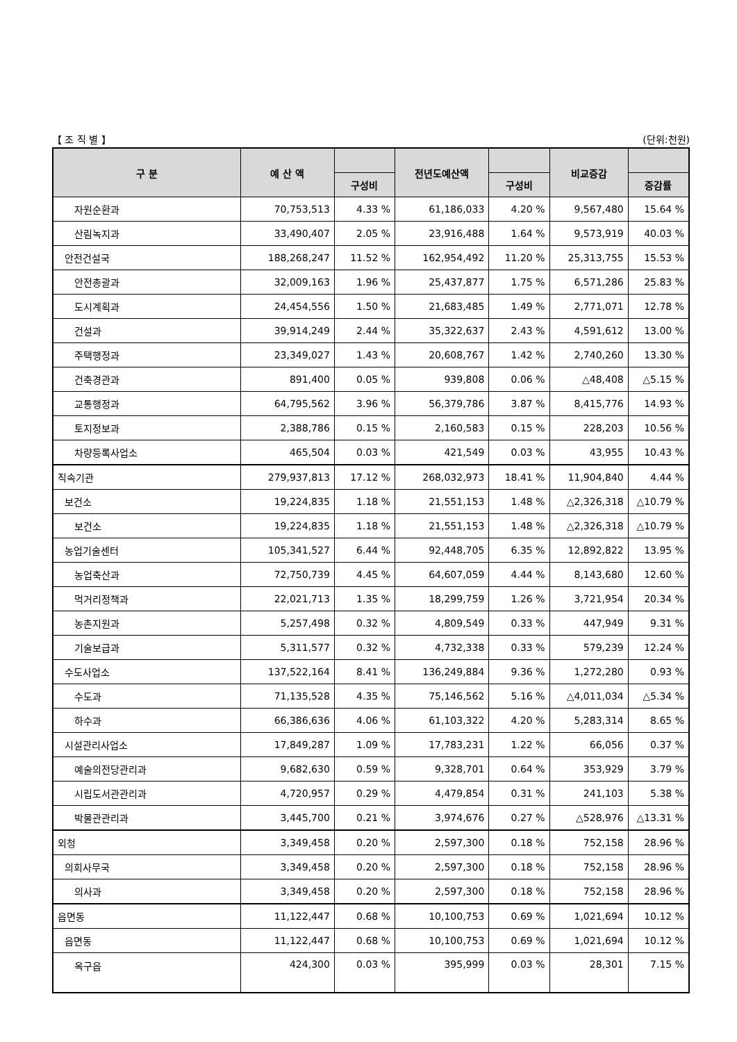【 조 직 별 】 (단위:천원)
| 구 분 | 예 산 액 | | 전년도예산액 | | 비교증감 | |
| --- | --- | --- | --- | --- | --- | --- |
| | | 구성비 | | 구성비 | | 증감률 |
| 자원순환과 | 70,753,513 | 4.33 % | 61,186,033 | 4.20 % | 9,567,480 | 15.64 % |
| 산림녹지과 | 33,490,407 | 2.05 % | 23,916,488 | 1.64 % | 9,573,919 | 40.03 % |
| 안전건설국 | 188,268,247 | 11.52 % | 162,954,492 | 11.20 % | 25,313,755 | 15.53 % |
| 안전총괄과 | 32,009,163 | 1.96 % | 25,437,877 | 1.75 % | 6,571,286 | 25.83 % |
| 도시계획과 | 24,454,556 | 1.50 % | 21,683,485 | 1.49 % | 2,771,071 | 12.78 % |
| 건설과 | 39,914,249 | 2.44 % | 35,322,637 | 2.43 % | 4,591,612 | 13.00 % |
| 주택행정과 | 23,349,027 | 1.43 % | 20,608,767 | 1.42 % | 2,740,260 | 13.30 % |
| 건축경관과 | 891,400 | 0.05 % | 939,808 | 0.06 % | △48,408 | △5.15 % |
| 교통행정과 | 64,795,562 | 3.96 % | 56,379,786 | 3.87 % | 8,415,776 | 14.93 % |
| 토지정보과 | 2,388,786 | 0.15 % | 2,160,583 | 0.15 % | 228,203 | 10.56 % |
| 차량등록사업소 | 465,504 | 0.03 % | 421,549 | 0.03 % | 43,955 | 10.43 % |
| 직속기관 | 279,937,813 | 17.12 % | 268,032,973 | 18.41 % | 11,904,840 | 4.44 % |
| 보건소 | 19,224,835 | 1.18 % | 21,551,153 | 1.48 % | △2,326,318 | △10.79 % |
| 보건소 | 19,224,835 | 1.18 % | 21,551,153 | 1.48 % | △2,326,318 | △10.79 % |
| 농업기술센터 | 105,341,527 | 6.44 % | 92,448,705 | 6.35 % | 12,892,822 | 13.95 % |
| 농업축산과 | 72,750,739 | 4.45 % | 64,607,059 | 4.44 % | 8,143,680 | 12.60 % |
| 먹거리정책과 | 22,021,713 | 1.35 % | 18,299,759 | 1.26 % | 3,721,954 | 20.34 % |
| 농촌지원과 | 5,257,498 | 0.32 % | 4,809,549 | 0.33 % | 447,949 | 9.31 % |
| 기술보급과 | 5,311,577 | 0.32 % | 4,732,338 | 0.33 % | 579,239 | 12.24 % |
| 수도사업소 | 137,522,164 | 8.41 % | 136,249,884 | 9.36 % | 1,272,280 | 0.93 % |
| 수도과 | 71,135,528 | 4.35 % | 75,146,562 | 5.16 % | △4,011,034 | △5.34 % |
| 하수과 | 66,386,636 | 4.06 % | 61,103,322 | 4.20 % | 5,283,314 | 8.65 % |
| 시설관리사업소 | 17,849,287 | 1.09 % | 17,783,231 | 1.22 % | 66,056 | 0.37 % |
| 예술의전당관리과 | 9,682,630 | 0.59 % | 9,328,701 | 0.64 % | 353,929 | 3.79 % |
| 시립도서관관리과 | 4,720,957 | 0.29 % | 4,479,854 | 0.31 % | 241,103 | 5.38 % |
| 박물관관리과 | 3,445,700 | 0.21 % | 3,974,676 | 0.27 % | △528,976 | △13.31 % |
| 외청 | 3,349,458 | 0.20 % | 2,597,300 | 0.18 % | 752,158 | 28.96 % |
| 의회사무국 | 3,349,458 | 0.20 % | 2,597,300 | 0.18 % | 752,158 | 28.96 % |
| 의사과 | 3,349,458 | 0.20 % | 2,597,300 | 0.18 % | 752,158 | 28.96 % |
| 읍면동 | 11,122,447 | 0.68 % | 10,100,753 | 0.69 % | 1,021,694 | 10.12 % |
| 읍면동 | 11,122,447 | 0.68 % | 10,100,753 | 0.69 % | 1,021,694 | 10.12 % |
| 옥구읍 | 424,300 | 0.03 % | 395,999 | 0.03 % | 28,301 | 7.15 % |